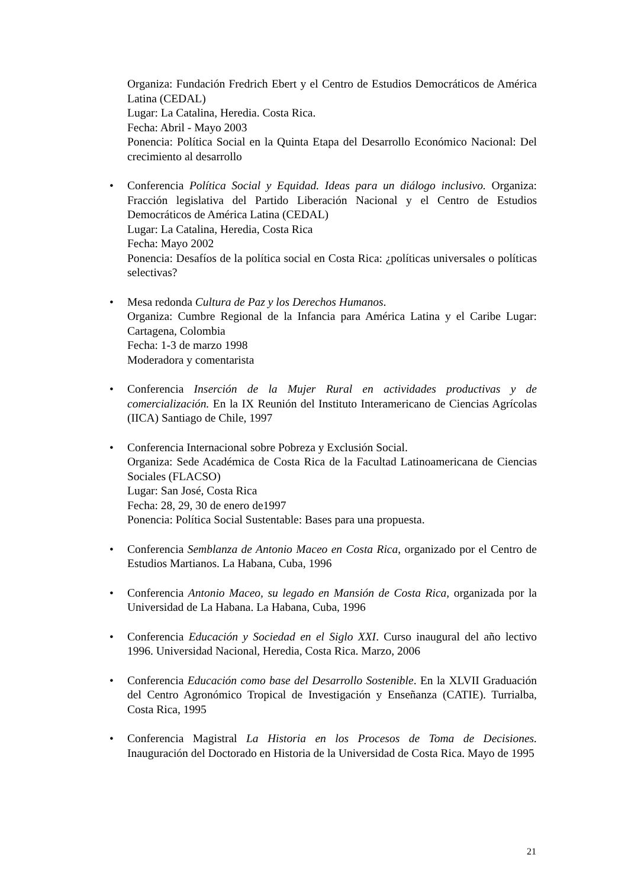Organiza: Fundación Fredrich Ebert y el Centro de Estudios Democráticos de América Latina (CEDAL)
Lugar: La Catalina, Heredia. Costa Rica.
Fecha: Abril - Mayo 2003
Ponencia: Política Social en la Quinta Etapa del Desarrollo Económico Nacional: Del crecimiento al desarrollo
•
Conferencia Política Social y Equidad. Ideas para un diálogo inclusivo. Organiza: Fracción legislativa del Partido Liberación Nacional y el Centro de Estudios Democráticos de América Latina (CEDAL)
Lugar: La Catalina, Heredia, Costa Rica
Fecha: Mayo 2002
Ponencia: Desafíos de la política social en Costa Rica: ¿políticas universales o políticas selectivas?
•
Mesa redonda Cultura de Paz y los Derechos Humanos.
Organiza: Cumbre Regional de la Infancia para América Latina y el Caribe Lugar: Cartagena, Colombia
Fecha: 1-3 de marzo 1998
Moderadora y comentarista
•
Conferencia Inserción de la Mujer Rural en actividades productivas y de comercialización. En la IX Reunión del Instituto Interamericano de Ciencias Agrícolas (IICA) Santiago de Chile, 1997
•
Conferencia Internacional sobre Pobreza y Exclusión Social.
Organiza: Sede Académica de Costa Rica de la Facultad Latinoamericana de Ciencias Sociales (FLACSO)
Lugar: San José, Costa Rica
Fecha: 28, 29, 30 de enero de1997
Ponencia: Política Social Sustentable: Bases para una propuesta.
•
Conferencia Semblanza de Antonio Maceo en Costa Rica, organizado por el Centro de Estudios Martianos. La Habana, Cuba, 1996
•
Conferencia Antonio Maceo, su legado en Mansión de Costa Rica, organizada por la Universidad de La Habana. La Habana, Cuba, 1996
•
Conferencia Educación y Sociedad en el Siglo XXI. Curso inaugural del año lectivo 1996. Universidad Nacional, Heredia, Costa Rica. Marzo, 2006
•
Conferencia Educación como base del Desarrollo Sostenible. En la XLVII Graduación del Centro Agronómico Tropical de Investigación y Enseñanza (CATIE). Turrialba, Costa Rica, 1995
•
Conferencia Magistral La Historia en los Procesos de Toma de Decisiones. Inauguración del Doctorado en Historia de la Universidad de Costa Rica. Mayo de 1995
21